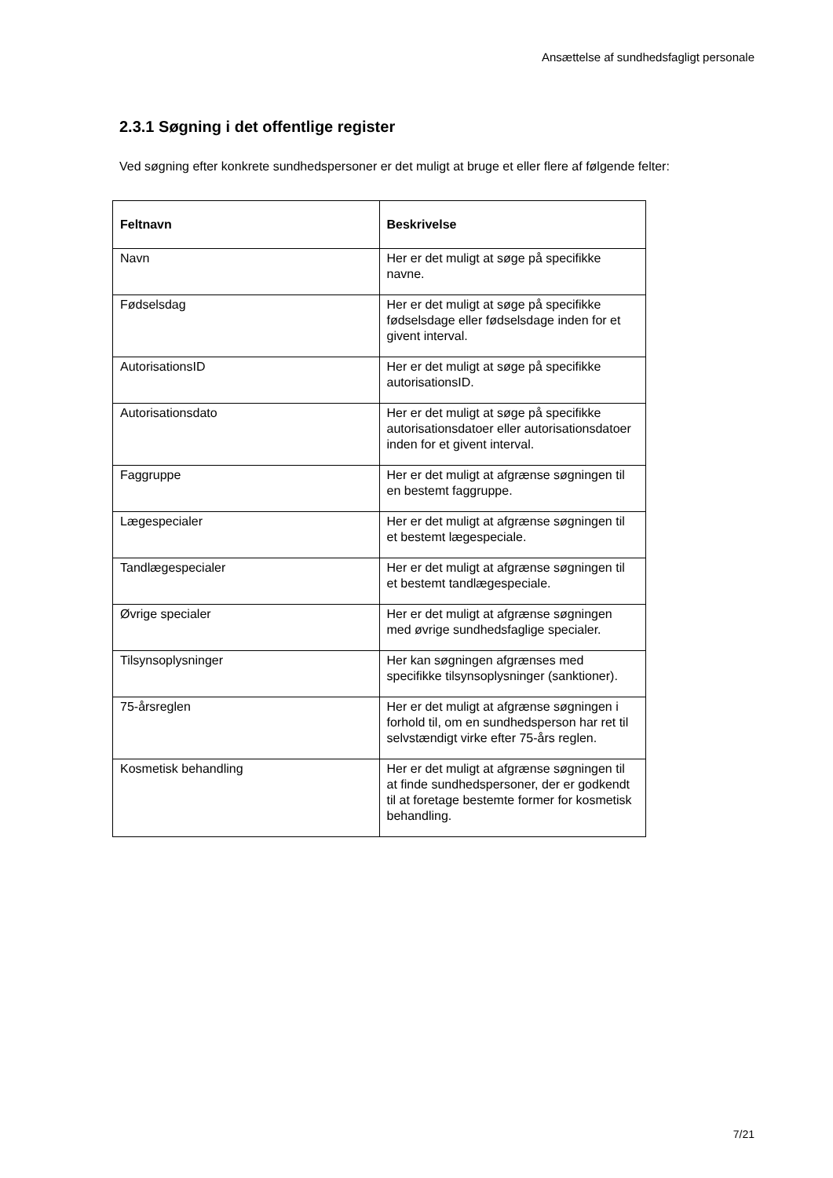Ansættelse af sundhedsfagligt personale
2.3.1 Søgning i det offentlige register
Ved søgning efter konkrete sundhedspersoner er det muligt at bruge et eller flere af følgende felter:
| Feltnavn | Beskrivelse |
| --- | --- |
| Navn | Her er det muligt at søge på specifikke navne. |
| Fødselsdag | Her er det muligt at søge på specifikke fødselsdage eller fødselsdage inden for et givent interval. |
| AutorisationsID | Her er det muligt at søge på specifikke autorisationsID. |
| Autorisationsdato | Her er det muligt at søge på specifikke autorisationsdatoer eller autorisationsdatoer inden for et givent interval. |
| Faggruppe | Her er det muligt at afgrænse søgningen til en bestemt faggruppe. |
| Lægespecialer | Her er det muligt at afgrænse søgningen til et bestemt lægespeciale. |
| Tandlægespecialer | Her er det muligt at afgrænse søgningen til et bestemt tandlægespeciale. |
| Øvrige specialer | Her er det muligt at afgrænse søgningen med øvrige sundhedsfaglige specialer. |
| Tilsynsoplysninger | Her kan søgningen afgrænses med specifikke tilsynsoplysninger (sanktioner). |
| 75-årsreglen | Her er det muligt at afgrænse søgningen i forhold til, om en sundhedsperson har ret til selvstændigt virke efter 75-års reglen. |
| Kosmetisk behandling | Her er det muligt at afgrænse søgningen til at finde sundhedspersoner, der er godkendt til at foretage bestemte former for kosmetisk behandling. |
7/21